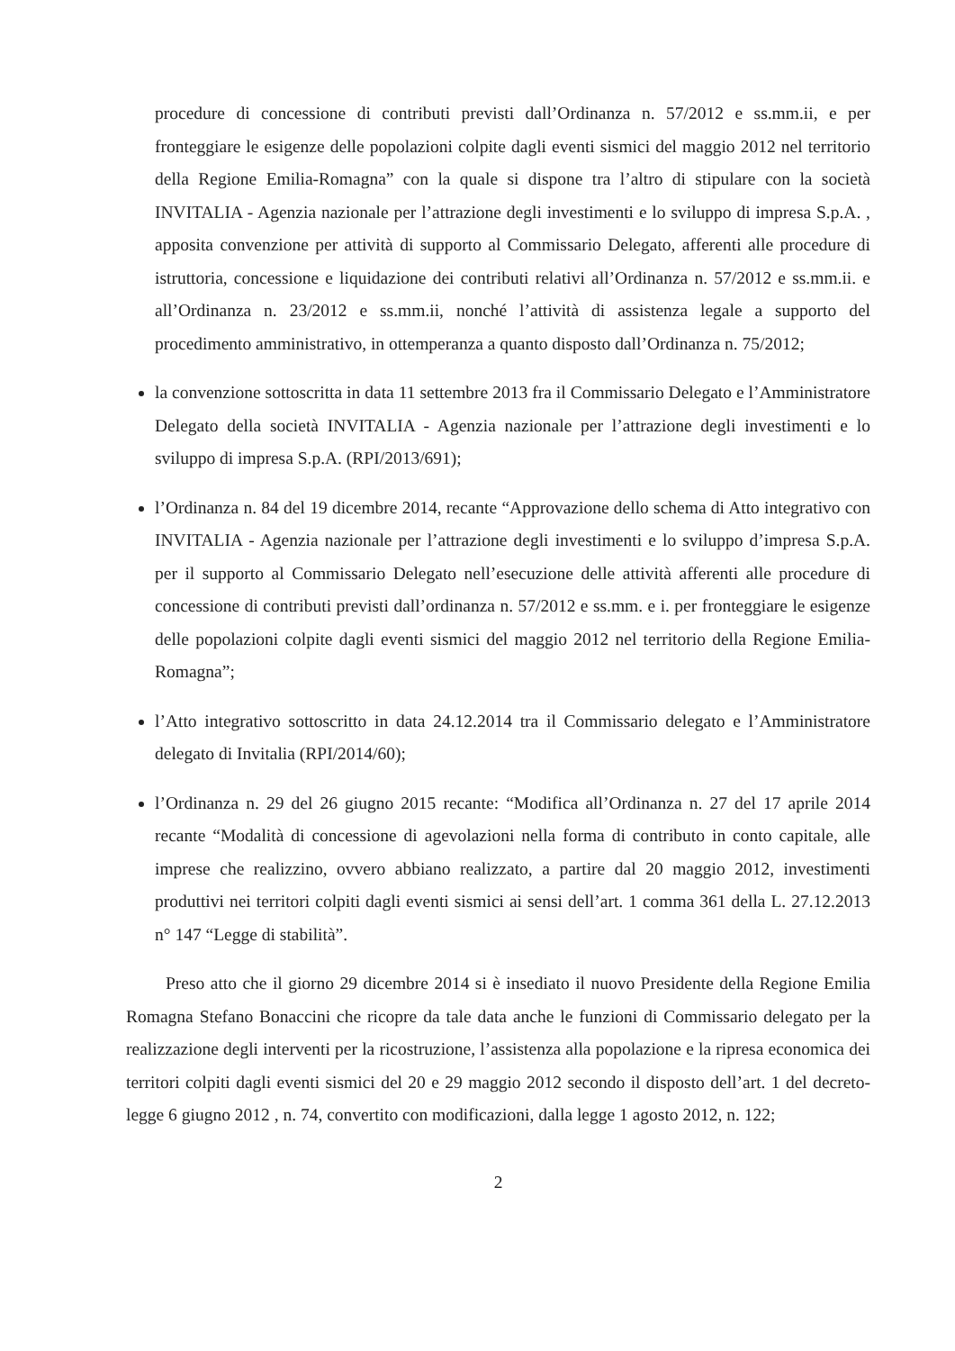procedure di concessione di contributi previsti dall’Ordinanza n. 57/2012 e ss.mm.ii, e per fronteggiare le esigenze delle popolazioni colpite dagli eventi sismici del maggio 2012 nel territorio della Regione Emilia-Romagna” con la quale si dispone tra l’altro di stipulare con la società INVITALIA - Agenzia nazionale per l’attrazione degli investimenti e lo sviluppo di impresa S.p.A. , apposita convenzione per attività di supporto al Commissario Delegato, afferenti alle procedure di istruttoria, concessione e liquidazione dei contributi relativi all’Ordinanza n. 57/2012 e ss.mm.ii. e all’Ordinanza n. 23/2012 e ss.mm.ii, nonché l’attività di assistenza legale a supporto del procedimento amministrativo, in ottemperanza a quanto disposto dall’Ordinanza n. 75/2012;
la convenzione sottoscritta in data 11 settembre 2013 fra il Commissario Delegato e l’Amministratore Delegato della società INVITALIA - Agenzia nazionale per l’attrazione degli investimenti e lo sviluppo di impresa S.p.A. (RPI/2013/691);
l’Ordinanza n. 84 del 19 dicembre 2014, recante “Approvazione dello schema di Atto integrativo con INVITALIA - Agenzia nazionale per l’attrazione degli investimenti e lo sviluppo d’impresa S.p.A. per il supporto al Commissario Delegato nell’esecuzione delle attività afferenti alle procedure di concessione di contributi previsti dall’ordinanza n. 57/2012 e ss.mm. e i. per fronteggiare le esigenze delle popolazioni colpite dagli eventi sismici del maggio 2012 nel territorio della Regione Emilia-Romagna”;
l’Atto integrativo sottoscritto in data 24.12.2014 tra il Commissario delegato e l’Amministratore delegato di Invitalia (RPI/2014/60);
l’Ordinanza n. 29 del 26 giugno 2015 recante: “Modifica all’Ordinanza n. 27 del 17 aprile 2014 recante “Modalità di concessione di agevolazioni nella forma di contributo in conto capitale, alle imprese che realizzino, ovvero abbiano realizzato, a partire dal 20 maggio 2012, investimenti produttivi nei territori colpiti dagli eventi sismici ai sensi dell’art. 1 comma 361 della L. 27.12.2013 n° 147 “Legge di stabilità”.
Preso atto che il giorno 29 dicembre 2014 si è insediato il nuovo Presidente della Regione Emilia Romagna Stefano Bonaccini che ricopre da tale data anche le funzioni di Commissario delegato per la realizzazione degli interventi per la ricostruzione, l’assistenza alla popolazione e la ripresa economica dei territori colpiti dagli eventi sismici del 20 e 29 maggio 2012 secondo il disposto dell’art. 1 del decreto-legge 6 giugno 2012 , n. 74, convertito con modificazioni, dalla legge 1 agosto 2012, n. 122;
2